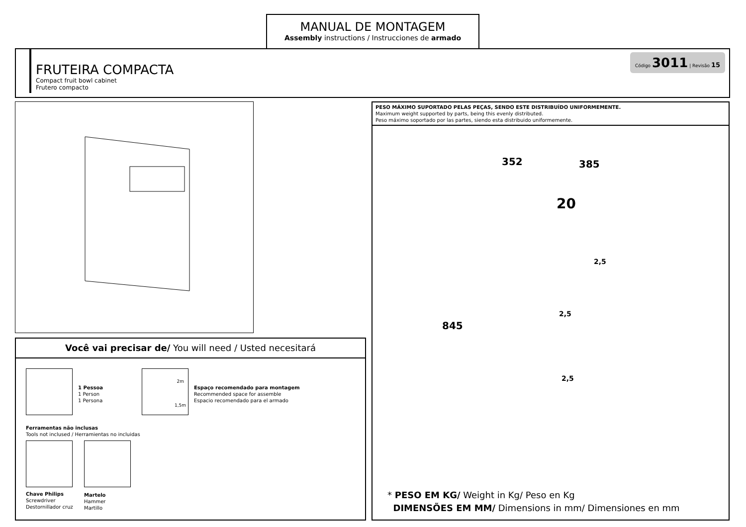MANUAL DE MONTAGEM
Assembly instructions / Instrucciones de armado
FRUTEIRA COMPACTA
Compact fruit bowl cabinet
Frutero compacto
Código 3011 | Revisão 15
Você vai precisar de/ You will need / Usted necesitará
1 Pessoa
1 Person
1 Persona
2m
1,5m
Espaço recomendado para montagem
Recommended space for assemble
Espacio recomendado para el armado
Ferramentas não inclusas
Tools not inclused / Herramientas no incluidas
Chave Philips
Screwdriver
Destornillador cruz
Martelo
Hammer
Martillo
PESO MÁXIMO SUPORTADO PELAS PEÇAS, SENDO ESTE DISTRIBUÍDO UNIFORMEMENTE.
Maximum weight supported by parts, being this evenly distributed.
Peso máximo soportado por las partes, siendo esta distribuido uniformemente.
352 385
845
20
2,5
2,5
2,5
* PESO EM KG/ Weight in Kg/ Peso en Kg
DIMENSÕES EM MM/ Dimensions in mm/ Dimensiones en mm